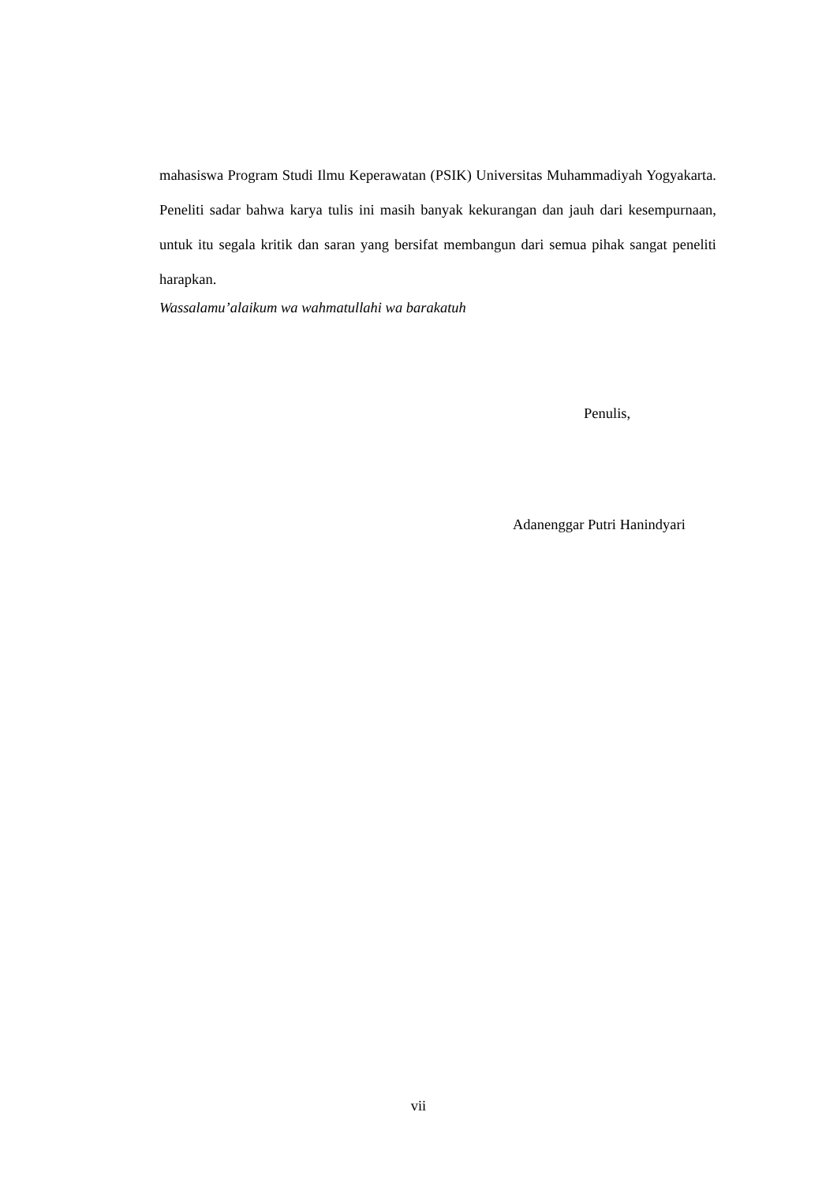mahasiswa Program Studi Ilmu Keperawatan (PSIK) Universitas Muhammadiyah Yogyakarta. Peneliti sadar bahwa karya tulis ini masih banyak kekurangan dan jauh dari kesempurnaan, untuk itu segala kritik dan saran yang bersifat membangun dari semua pihak sangat peneliti harapkan.
Wassalamu’alaikum wa wahmatullahi wa barakatuh
Penulis,
Adanenggar Putri Hanindyari
vii